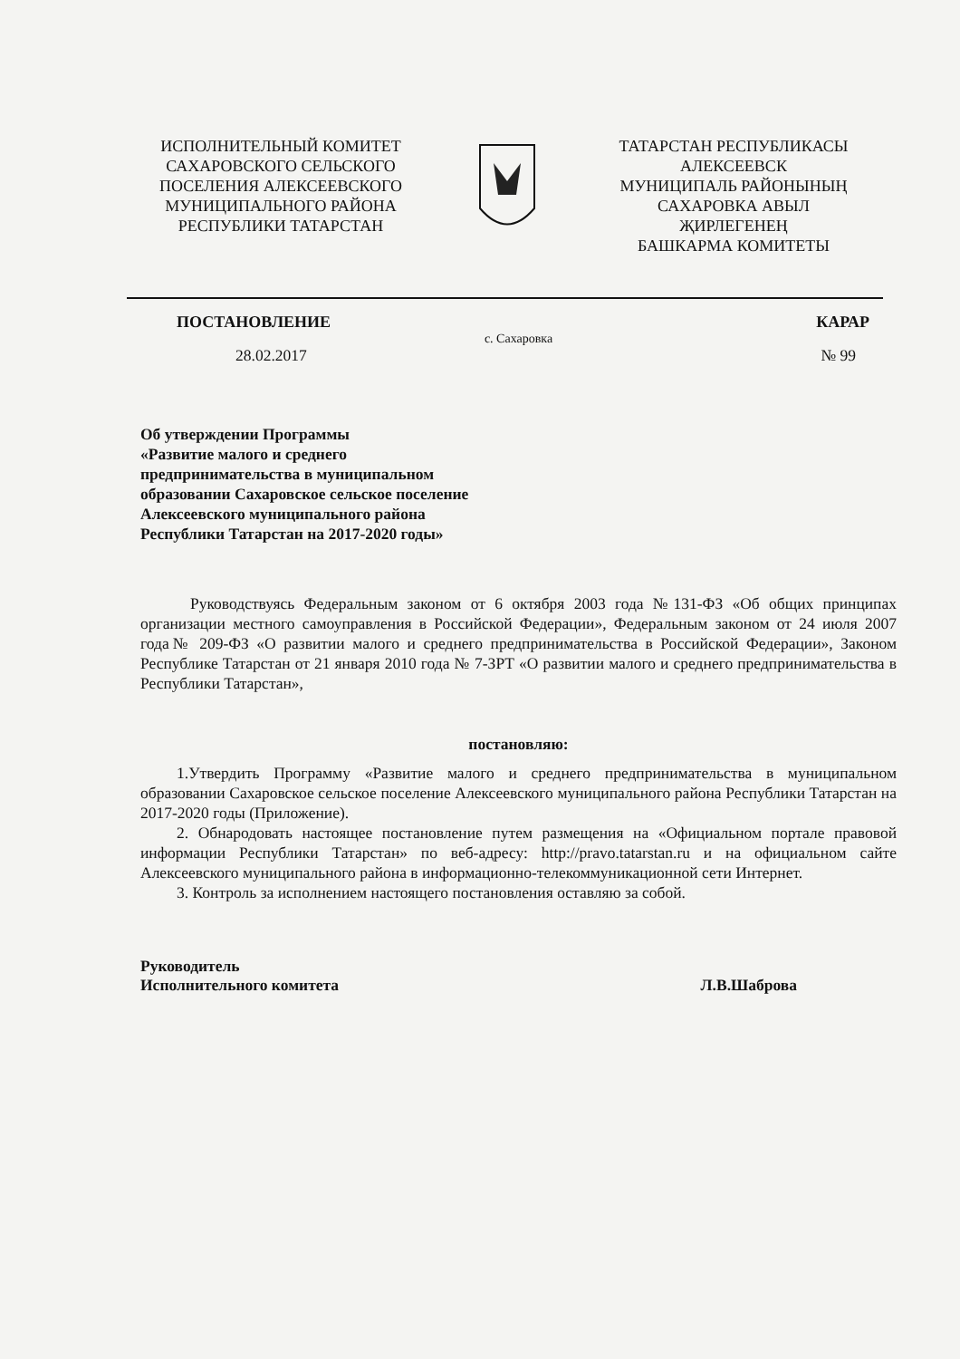ИСПОЛНИТЕЛЬНЫЙ КОМИТЕТ
САХАРОВСКОГО СЕЛЬСКОГО
ПОСЕЛЕНИЯ АЛЕКСЕЕВСКОГО
МУНИЦИПАЛЬНОГО РАЙОНА
РЕСПУБЛИКИ ТАТАРСТАН
ТАТАРСТАН РЕСПУБЛИКАСЫ
АЛЕКСЕЕВСК
МУНИЦИПАЛЬ РАЙОНЫНЫҢ
САХАРОВКА АВЫЛ
ҖИРЛЕГЕНЕҢ
БАШКАРМА КОМИТЕТЫ
ПОСТАНОВЛЕНИЕ КАРАР
с. Сахаровка
28.02.2017 № 99
Об утверждении Программы
«Развитие малого и среднего
предпринимательства в муниципальном
образовании Сахаровское сельское поселение
Алексеевского муниципального района
Республики Татарстан на 2017-2020 годы»
Руководствуясь Федеральным законом от 6 октября 2003 года №131-ФЗ «Об общих принципах организации местного самоуправления в Российской Федерации», Федеральным законом от 24 июля 2007 года№ 209-ФЗ «О развитии малого и среднего предпринимательства в Российской Федерации», Законом Республике Татарстан от 21 января 2010 года № 7-ЗРТ «О развитии малого и среднего предпринимательства в Республики Татарстан»,
постановляю:
1.Утвердить Программу «Развитие малого и среднего предпринимательства в муниципальном образовании Сахаровское сельское поселение Алексеевского муниципального района Республики Татарстан на 2017-2020 годы (Приложение).
2. Обнародовать настоящее постановление путем размещения на «Официальном портале правовой информации Республики Татарстан» по веб-адресу: http://pravo.tatarstan.ru и на официальном сайте Алексеевского муниципального района в информационно-телекоммуникационной сети Интернет.
3. Контроль за исполнением настоящего постановления оставляю за собой.
Руководитель
Исполнительного комитета Л.В.Шаброва